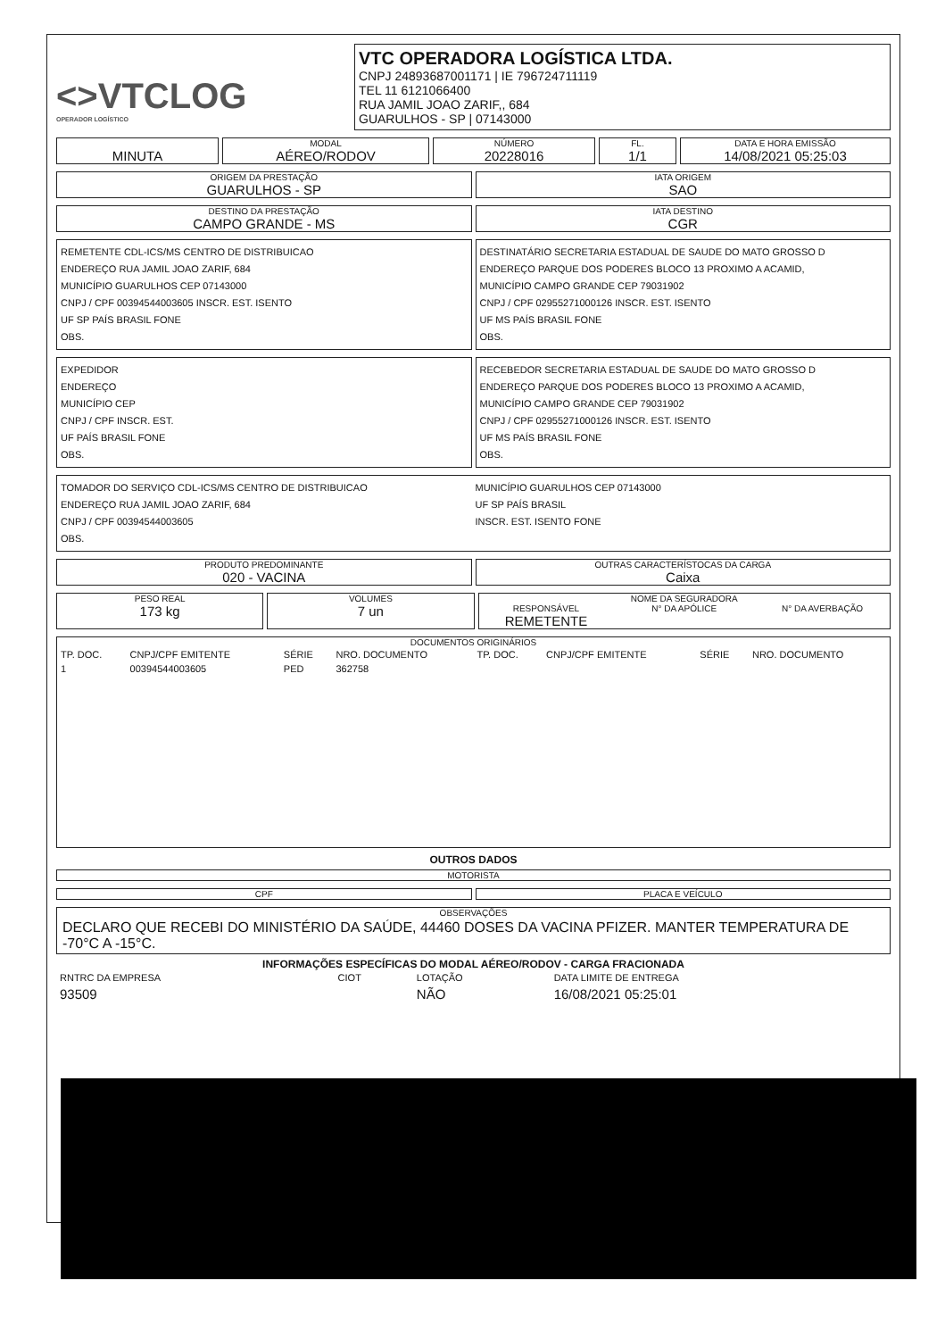<>VTCLOG
OPERADOR LOGÍSTICO
VTC OPERADORA LOGÍSTICA LTDA.
CNPJ 24893687001171 | IE 796724711119
TEL 11 6121066400
RUA JAMIL JOAO ZARIF,, 684
GUARULHOS - SP | 07143000
MINUTA
MODAL
AÉREO/RODOV
NÚMERO
20228016
FL.
1/1
DATA E HORA EMISSÃO
14/08/2021 05:25:03
ORIGEM DA PRESTAÇÃO
GUARULHOS - SP
IATA ORIGEM
SAO
DESTINO DA PRESTAÇÃO
CAMPO GRANDE - MS
IATA DESTINO
CGR
REMETENTE CDL-ICS/MS CENTRO DE DISTRIBUICAO
ENDEREÇO RUA JAMIL JOAO ZARIF, 684
MUNICÍPIO GUARULHOS CEP 07143000
CNPJ / CPF 00394544003605 INSCR. EST. ISENTO
UF SP PAÍS BRASIL FONE
OBS.
DESTINATÁRIO SECRETARIA ESTADUAL DE SAUDE DO MATO GROSSO D
ENDEREÇO PARQUE DOS PODERES BLOCO 13 PROXIMO A ACAMID,
MUNICÍPIO CAMPO GRANDE CEP 79031902
CNPJ / CPF 02955271000126 INSCR. EST. ISENTO
UF MS PAÍS BRASIL FONE
OBS.
EXPEDIDOR
ENDEREÇO
MUNICÍPIO CEP
CNPJ / CPF INSCR. EST.
UF PAÍS BRASIL FONE
OBS.
RECEBEDOR SECRETARIA ESTADUAL DE SAUDE DO MATO GROSSO D
ENDEREÇO PARQUE DOS PODERES BLOCO 13 PROXIMO A ACAMID,
MUNICÍPIO CAMPO GRANDE CEP 79031902
CNPJ / CPF 02955271000126 INSCR. EST. ISENTO
UF MS PAÍS BRASIL FONE
OBS.
TOMADOR DO SERVIÇO CDL-ICS/MS CENTRO DE DISTRIBUICAO
ENDEREÇO RUA JAMIL JOAO ZARIF, 684
CNPJ / CPF 00394544003605
OBS.
MUNICÍPIO GUARULHOS CEP 07143000
UF SP PAÍS BRASIL
INSCR. EST. ISENTO FONE
PRODUTO PREDOMINANTE
020 - VACINA
OUTRAS CARACTERÍSTOCAS DA CARGA
Caixa
PESO REAL
173 kg
VOLUMES
7 un
NOME DA SEGURADORA
RESPONSÁVEL
REMETENTE
N° DA APÓLICE N° DA AVERBAÇÃO
DOCUMENTOS ORIGINÁRIOS
| TP. DOC. | CNPJ/CPF EMITENTE | SÉRIE | NRO. DOCUMENTO | TP. DOC. | CNPJ/CPF EMITENTE | SÉRIE | NRO. DOCUMENTO |
| --- | --- | --- | --- | --- | --- | --- | --- |
| 1 | 00394544003605 | PED | 362758 | | | | |
OUTROS DADOS
MOTORISTA
CPF PLACA E VEÍCULO
OBSERVAÇÕES
DECLARO QUE RECEBI DO MINISTÉRIO DA SAÚDE, 44460 DOSES DA VACINA PFIZER. MANTER TEMPERATURA DE -70°C A -15°C.
INFORMAÇÕES ESPECÍFICAS DO MODAL AÉREO/RODOV - CARGA FRACIONADA
| RNTRC DA EMPRESA | CIOT | LOTAÇÃO | DATA LIMITE DE ENTREGA |
| 93509 | | NÃO | 16/08/2021 05:25:01 |